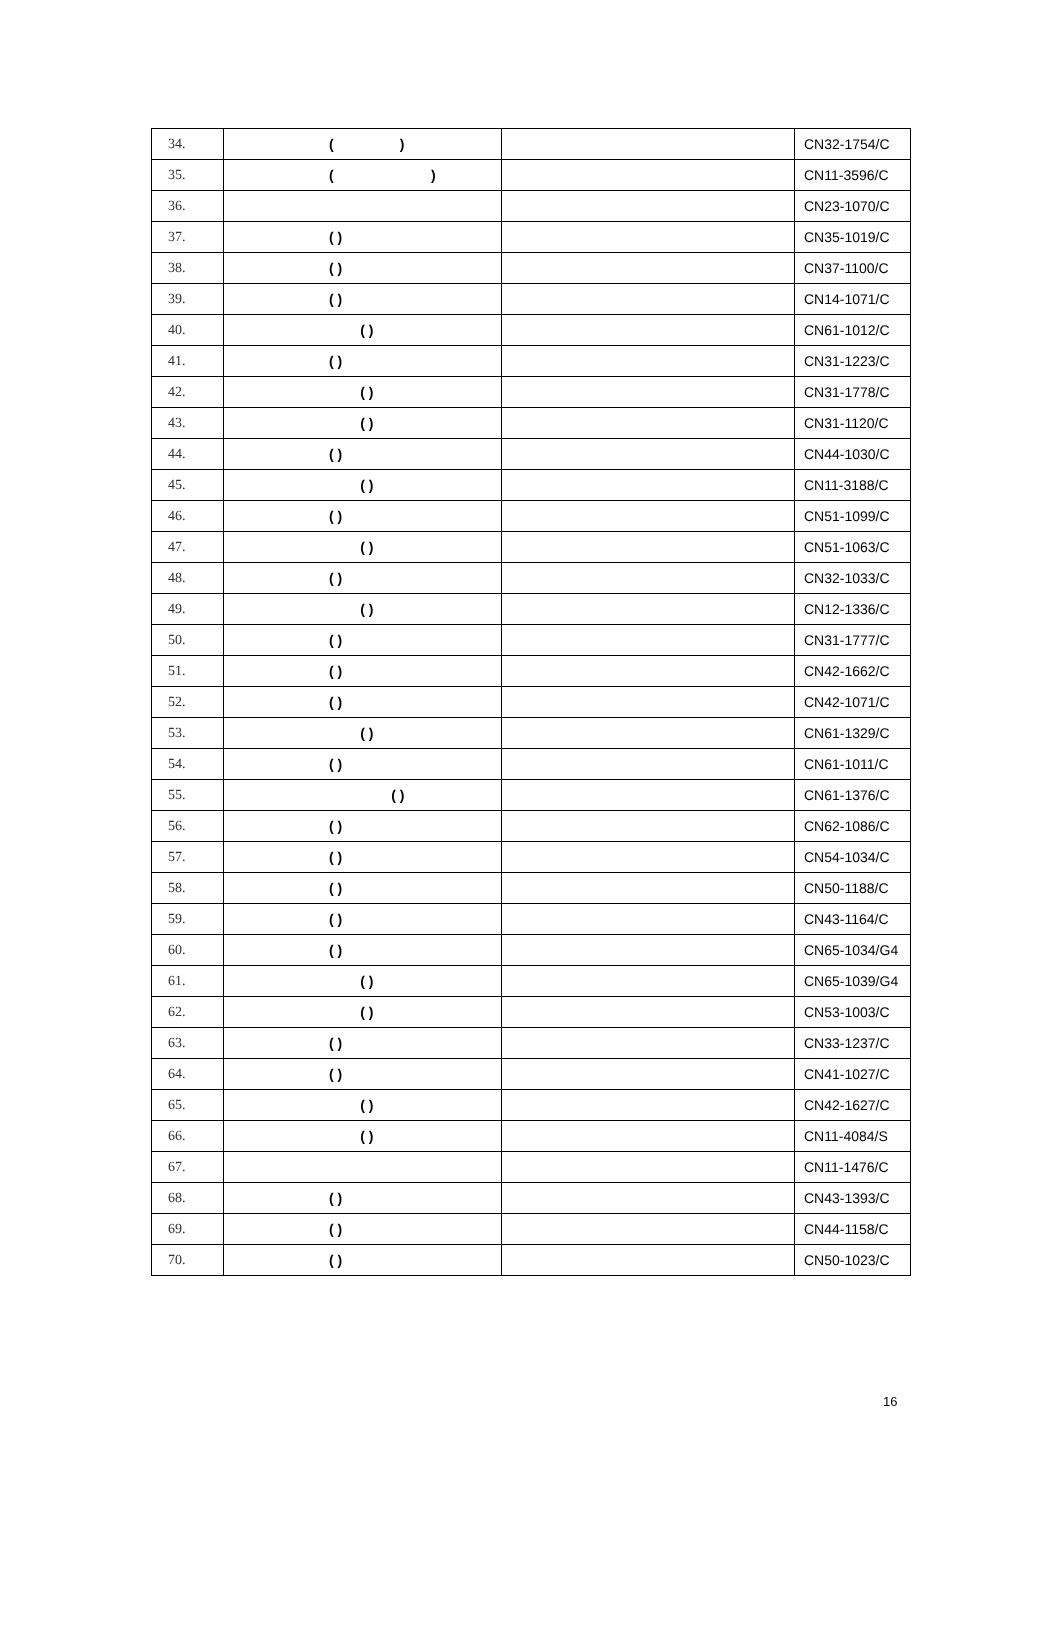| 34. | ( ) | | CN32-1754/C |
| 35. | ( ) | | CN11-3596/C |
| 36. | | | CN23-1070/C |
| 37. | ( ) | | CN35-1019/C |
| 38. | ( ) | | CN37-1100/C |
| 39. | ( ) | | CN14-1071/C |
| 40. | ( ) | | CN61-1012/C |
| 41. | ( ) | | CN31-1223/C |
| 42. | ( ) | | CN31-1778/C |
| 43. | ( ) | | CN31-1120/C |
| 44. | ( ) | | CN44-1030/C |
| 45. | ( ) | | CN11-3188/C |
| 46. | ( ) | | CN51-1099/C |
| 47. | ( ) | | CN51-1063/C |
| 48. | ( ) | | CN32-1033/C |
| 49. | ( ) | | CN12-1336/C |
| 50. | ( ) | | CN31-1777/C |
| 51. | ( ) | | CN42-1662/C |
| 52. | ( ) | | CN42-1071/C |
| 53. | ( ) | | CN61-1329/C |
| 54. | ( ) | | CN61-1011/C |
| 55. | ( ) | | CN61-1376/C |
| 56. | ( ) | | CN62-1086/C |
| 57. | ( ) | | CN54-1034/C |
| 58. | ( ) | | CN50-1188/C |
| 59. | ( ) | | CN43-1164/C |
| 60. | ( ) | | CN65-1034/G4 |
| 61. | ( ) | | CN65-1039/G4 |
| 62. | ( ) | | CN53-1003/C |
| 63. | ( ) | | CN33-1237/C |
| 64. | ( ) | | CN41-1027/C |
| 65. | ( ) | | CN42-1627/C |
| 66. | ( ) | | CN11-4084/S |
| 67. | | | CN11-1476/C |
| 68. | ( ) | | CN43-1393/C |
| 69. | ( ) | | CN44-1158/C |
| 70. | ( ) | | CN50-1023/C |
16